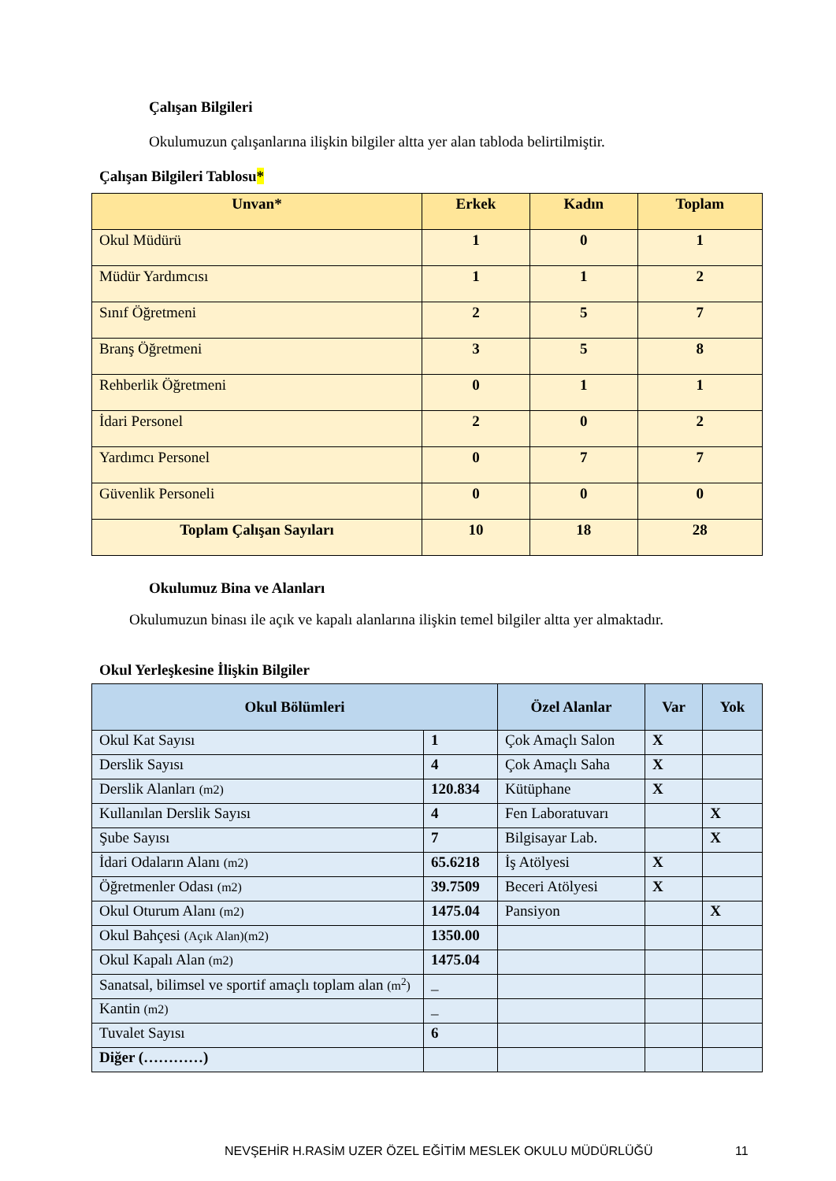Çalışan Bilgileri
Okulumuzun çalışanlarına ilişkin bilgiler altta yer alan tabloda belirtilmiştir.
Çalışan Bilgileri Tablosu*
| Unvan* | Erkek | Kadın | Toplam |
| --- | --- | --- | --- |
| Okul Müdürü | 1 | 0 | 1 |
| Müdür Yardımcısı | 1 | 1 | 2 |
| Sınıf Öğretmeni | 2 | 5 | 7 |
| Branş Öğretmeni | 3 | 5 | 8 |
| Rehberlik Öğretmeni | 0 | 1 | 1 |
| İdari Personel | 2 | 0 | 2 |
| Yardımcı Personel | 0 | 7 | 7 |
| Güvenlik Personeli | 0 | 0 | 0 |
| Toplam Çalışan Sayıları | 10 | 18 | 28 |
Okulumuz Bina ve Alanları
Okulumuzun binası ile açık ve kapalı alanlarına ilişkin temel bilgiler altta yer almaktadır.
Okul Yerleşkesine İlişkin Bilgiler
| Okul Bölümleri | | Özel Alanlar | Var | Yok |
| --- | --- | --- | --- | --- |
| Okul Kat Sayısı | 1 | Çok Amaçlı Salon | X | |
| Derslik Sayısı | 4 | Çok Amaçlı Saha | X | |
| Derslik Alanları (m2) | 120.834 | Kütüphane | X | |
| Kullanılan Derslik Sayısı | 4 | Fen Laboratuvarı | | X |
| Şube Sayısı | 7 | Bilgisayar Lab. | | X |
| İdari Odaların Alanı (m2) | 65.6218 | İş Atölyesi | X | |
| Öğretmenler Odası (m2) | 39.7509 | Beceri Atölyesi | X | |
| Okul Oturum Alanı (m2) | 1475.04 | Pansiyon | | X |
| Okul Bahçesi (Açık Alan)(m2) | 1350.00 | | | |
| Okul Kapalı Alan (m2) | 1475.04 | | | |
| Sanatsal, bilimsel ve sportif amaçlı toplam alan (m<sup>2</sup>) | _ | | | |
| Kantin (m2) | _ | | | |
| Tuvalet Sayısı | 6 | | | |
| Diğer (…………) | | | | |
NEVŞEHİR H.RASİM UZER ÖZEL EĞİTİM MESLEK OKULU MÜDÜRLÜĞÜ 11